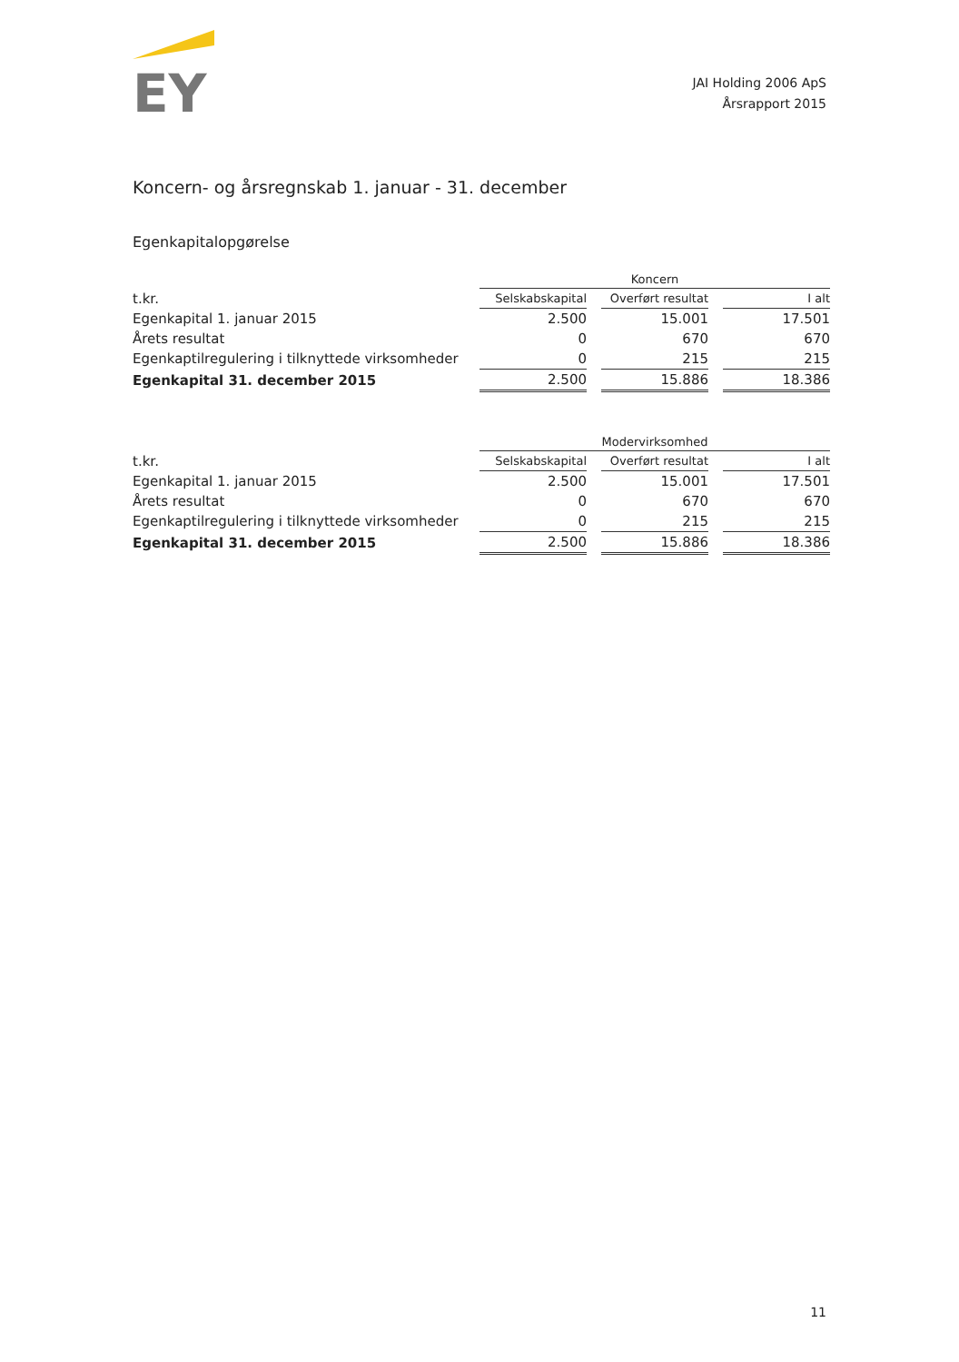EY
JAI Holding 2006 ApS
Årsrapport 2015
Koncern- og årsregnskab 1. januar - 31. december
Egenkapitalopgørelse
| | Koncern | | | | |
| t.kr. | Selskabskapital | | Overført resultat | | I alt |
| Egenkapital 1. januar 2015 | 2.500 | | 15.001 | | 17.501 |
| Årets resultat | 0 | | 670 | | 670 |
| Egenkaptilregulering i tilknyttede virksomheder | 0 | | 215 | | 215 |
| Egenkapital 31. december 2015 | 2.500 | | 15.886 | | 18.386 |
| | Modervirksomhed | | | | |
| t.kr. | Selskabskapital | | Overført resultat | | I alt |
| Egenkapital 1. januar 2015 | 2.500 | | 15.001 | | 17.501 |
| Årets resultat | 0 | | 670 | | 670 |
| Egenkaptilregulering i tilknyttede virksomheder | 0 | | 215 | | 215 |
| Egenkapital 31. december 2015 | 2.500 | | 15.886 | | 18.386 |
11